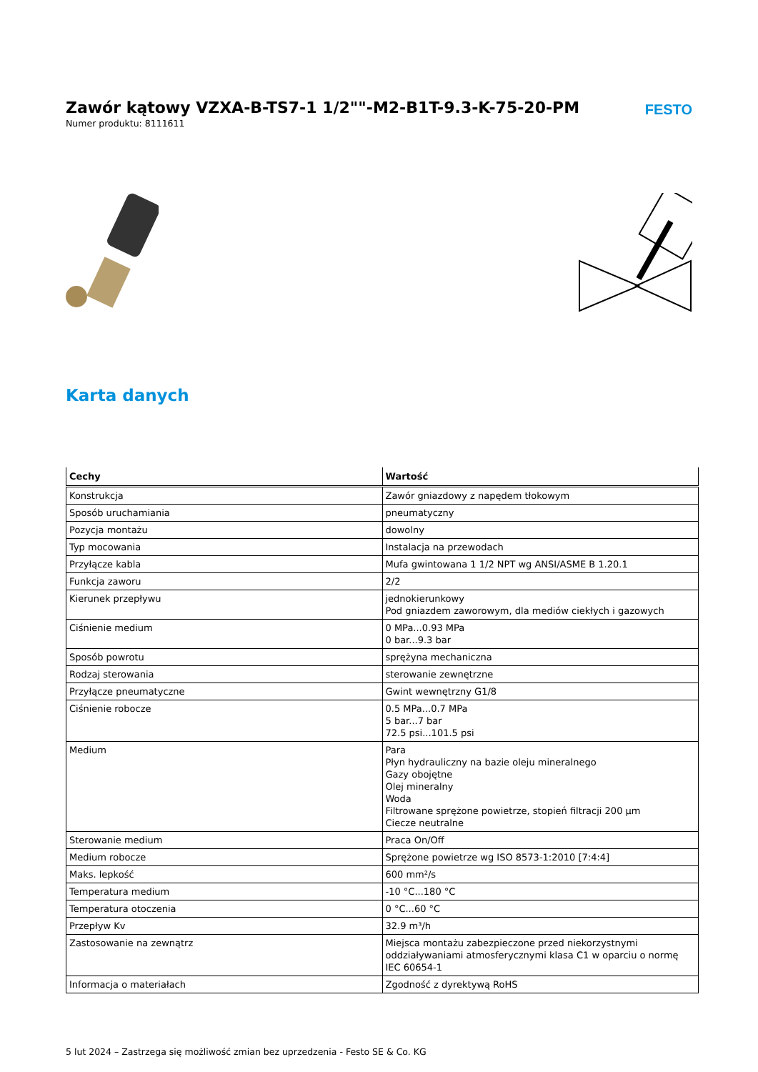Zawór kątowy VZXA-B-TS7-1 1/2""-M2-B1T-9.3-K-75-20-PM
Numer produktu: 8111611
FESTO
Karta danych
| Cechy | Wartość |
| --- | --- |
| Konstrukcja | Zawór gniazdowy z napędem tłokowym |
| Sposób uruchamiania | pneumatyczny |
| Pozycja montażu | dowolny |
| Typ mocowania | Instalacja na przewodach |
| Przyłącze kabla | Mufa gwintowana 1 1/2 NPT wg ANSI/ASME B 1.20.1 |
| Funkcja zaworu | 2/2 |
| Kierunek przepływu | jednokierunkowy Pod gniazdem zaworowym, dla mediów ciekłych i gazowych |
| Ciśnienie medium | 0 MPa...0.93 MPa 0 bar...9.3 bar |
| Sposób powrotu | sprężyna mechaniczna |
| Rodzaj sterowania | sterowanie zewnętrzne |
| Przyłącze pneumatyczne | Gwint wewnętrzny G1/8 |
| Ciśnienie robocze | 0.5 MPa...0.7 MPa 5 bar...7 bar 72.5 psi...101.5 psi |
| Medium | Para Płyn hydrauliczny na bazie oleju mineralnego Gazy obojętne Olej mineralny Woda Filtrowane sprężone powietrze, stopień filtracji 200 µm Ciecze neutralne |
| Sterowanie medium | Praca On/Off |
| Medium robocze | Sprężone powietrze wg ISO 8573-1:2010 [7:4:4] |
| Maks. lepkość | 600 mm²/s |
| Temperatura medium | -10 °C...180 °C |
| Temperatura otoczenia | 0 °C...60 °C |
| Przepływ Kv | 32.9 m³/h |
| Zastosowanie na zewnątrz | Miejsca montażu zabezpieczone przed niekorzystnymi oddziaływaniami atmosferycznymi klasa C1 w oparciu o normę IEC 60654-1 |
| Informacja o materiałach | Zgodność z dyrektywą RoHS |
5 lut 2024 – Zastrzega się możliwość zmian bez uprzedzenia - Festo SE & Co. KG